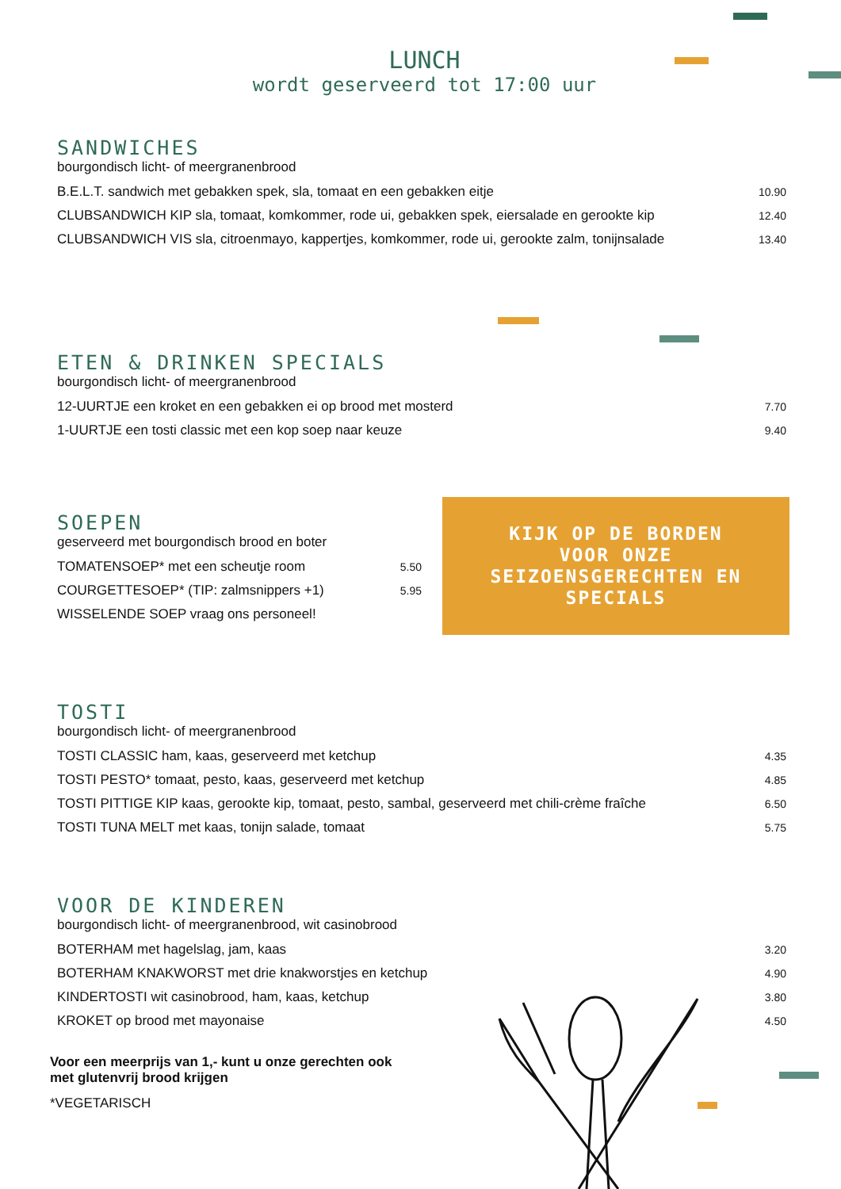LUNCH
wordt geserveerd tot 17:00 uur
SANDWICHES
bourgondisch licht- of meergranenbrood
B.E.L.T. sandwich met gebakken spek, sla, tomaat en een gebakken eitje 10.90
CLUBSANDWICH KIP sla, tomaat, komkommer, rode ui, gebakken spek, eiersalade en gerookte kip 12.40
CLUBSANDWICH VIS sla, citroenmayo, kappertjes, komkommer, rode ui, gerookte zalm, tonijnsalade 13.40
ETEN & DRINKEN SPECIALS
bourgondisch licht- of meergranenbrood
12-UURTJE een kroket en een gebakken ei op brood met mosterd 7.70
1-UURTJE een tosti classic met een kop soep naar keuze 9.40
SOEPEN
geserveerd met bourgondisch brood en boter
TOMATENSOEP* met een scheutje room 5.50
COURGETTESOEP* (TIP: zalmsnippers +1) 5.95
WISSELENDE SOEP vraag ons personeel!
KIJK OP DE BORDEN
VOOR ONZE
SEIZOENSGERECHTEN EN
SPECIALS
TOSTI
bourgondisch licht- of meergranenbrood
TOSTI CLASSIC ham, kaas, geserveerd met ketchup 4.35
TOSTI PESTO* tomaat, pesto, kaas, geserveerd met ketchup 4.85
TOSTI PITTIGE KIP kaas, gerookte kip, tomaat, pesto, sambal, geserveerd met chili-crème fraîche 6.50
TOSTI TUNA MELT met kaas, tonijn salade, tomaat 5.75
VOOR DE KINDEREN
bourgondisch licht- of meergranenbrood, wit casinobrood
BOTERHAM met hagelslag, jam, kaas 3.20
BOTERHAM KNAKWORST met drie knakworstjes en ketchup 4.90
KINDERTOSTI wit casinobrood, ham, kaas, ketchup 3.80
KROKET op brood met mayonaise 4.50
Voor een meerprijs van 1,- kunt u onze gerechten ook
met glutenvrij brood krijgen
*VEGETARISCH